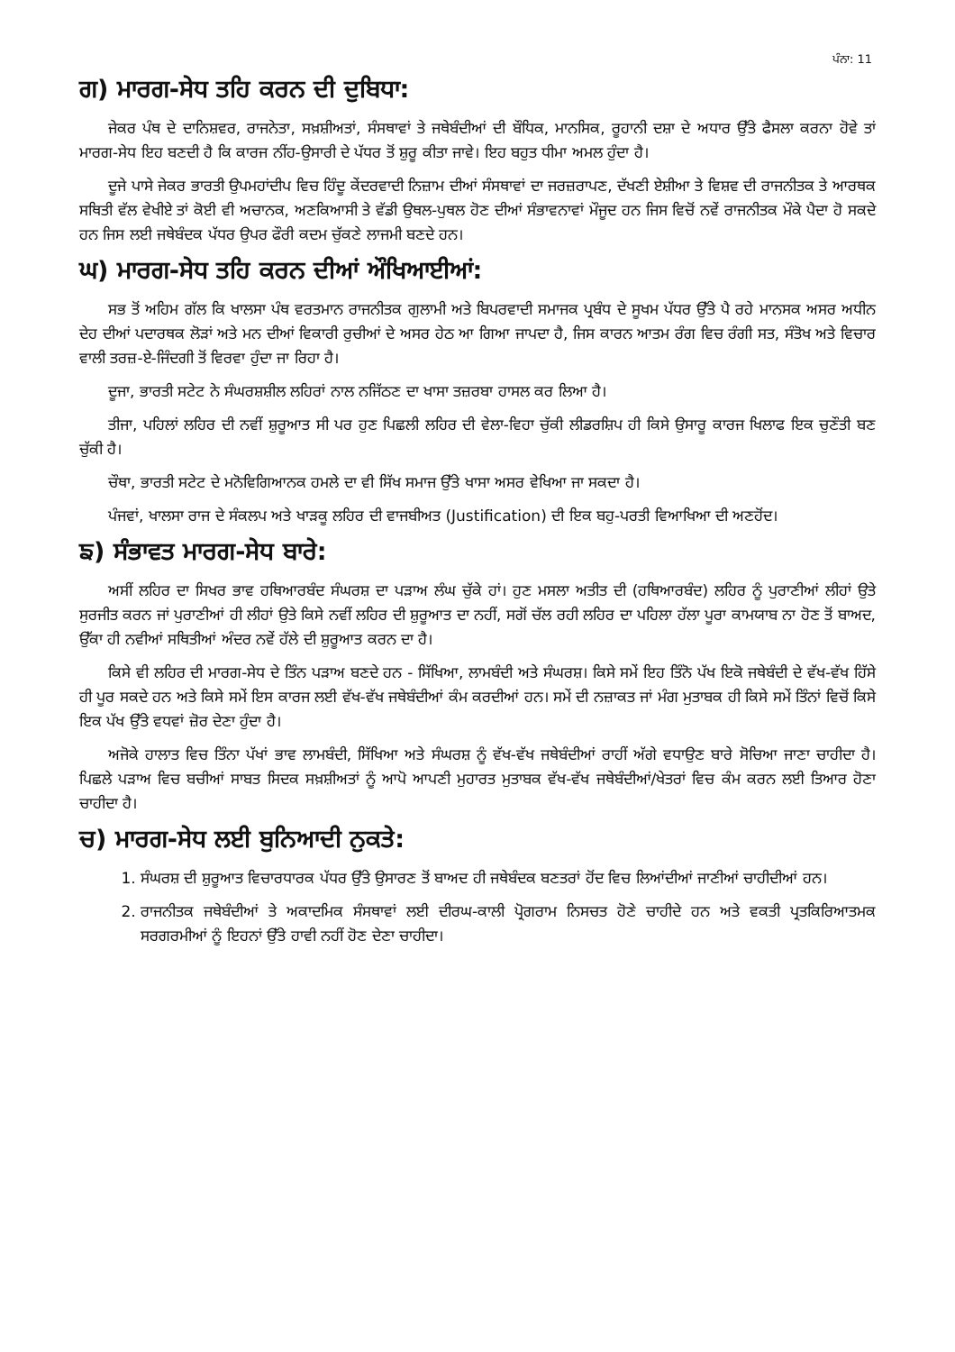ਪੰਨਾ: 11
ਗ) ਮਾਰਗ-ਸੇਧ ਤਹਿ ਕਰਨ ਦੀ ਦੁਬਿਧਾ:
ਜੇਕਰ ਪੰਥ ਦੇ ਦਾਨਿਸ਼ਵਰ, ਰਾਜਨੇਤਾ, ਸਖ਼ਸ਼ੀਅਤਾਂ, ਸੰਸਥਾਵਾਂ ਤੇ ਜਥੇਬੰਦੀਆਂ ਦੀ ਬੌਧਿਕ, ਮਾਨਸਿਕ, ਰੂਹਾਨੀ ਦਸ਼ਾ ਦੇ ਅਧਾਰ ਉੱਤੇ ਫੈਸਲਾ ਕਰਨਾ ਹੋਵੇ ਤਾਂ ਮਾਰਗ-ਸੇਧ ਇਹ ਬਣਦੀ ਹੈ ਕਿ ਕਾਰਜ ਨੀਂਹ-ਉਸਾਰੀ ਦੇ ਪੱਧਰ ਤੋਂ ਸ਼ੁਰੂ ਕੀਤਾ ਜਾਵੇ। ਇਹ ਬਹੁਤ ਧੀਮਾ ਅਮਲ ਹੁੰਦਾ ਹੈ।
ਦੂਜੇ ਪਾਸੇ ਜੇਕਰ ਭਾਰਤੀ ਉਪਮਹਾਂਦੀਪ ਵਿਚ ਹਿੰਦੂ ਕੇਂਦਰਵਾਦੀ ਨਿਜ਼ਾਮ ਦੀਆਂ ਸੰਸਥਾਵਾਂ ਦਾ ਜਰਜ਼ਰਾਪਣ, ਦੱਖਣੀ ਏਸ਼ੀਆ ਤੇ ਵਿਸ਼ਵ ਦੀ ਰਾਜਨੀਤਕ ਤੇ ਆਰਥਕ ਸਥਿਤੀ ਵੱਲ ਵੇਖੀਏ ਤਾਂ ਕੋਈ ਵੀ ਅਚਾਨਕ, ਅਣਕਿਆਸੀ ਤੇ ਵੱਡੀ ਉਥਲ-ਪੁਥਲ ਹੋਣ ਦੀਆਂ ਸੰਭਾਵਨਾਵਾਂ ਮੌਜੂਦ ਹਨ ਜਿਸ ਵਿਚੋਂ ਨਵੇਂ ਰਾਜਨੀਤਕ ਮੌਕੇ ਪੈਦਾ ਹੋ ਸਕਦੇ ਹਨ ਜਿਸ ਲਈ ਜਥੇਬੰਦਕ ਪੱਧਰ ਉਪਰ ਫੌਰੀ ਕਦਮ ਚੁੱਕਣੇ ਲਾਜਮੀ ਬਣਦੇ ਹਨ।
ਘ) ਮਾਰਗ-ਸੇਧ ਤਹਿ ਕਰਨ ਦੀਆਂ ਔਖਿਆਈਆਂ:
ਸਭ ਤੋਂ ਅਹਿਮ ਗੱਲ ਕਿ ਖਾਲਸਾ ਪੰਥ ਵਰਤਮਾਨ ਰਾਜਨੀਤਕ ਗੁਲਾਮੀ ਅਤੇ ਬਿਪਰਵਾਦੀ ਸਮਾਜਕ ਪ੍ਰਬੰਧ ਦੇ ਸੂਖਮ ਪੱਧਰ ਉੱਤੇ ਪੈ ਰਹੇ ਮਾਨਸਕ ਅਸਰ ਅਧੀਨ ਦੇਹ ਦੀਆਂ ਪਦਾਰਥਕ ਲੋੜਾਂ ਅਤੇ ਮਨ ਦੀਆਂ ਵਿਕਾਰੀ ਰੁਚੀਆਂ ਦੇ ਅਸਰ ਹੇਠ ਆ ਗਿਆ ਜਾਪਦਾ ਹੈ, ਜਿਸ ਕਾਰਨ ਆਤਮ ਰੰਗ ਵਿਚ ਰੰਗੀ ਸਤ, ਸੰਤੋਖ ਅਤੇ ਵਿਚਾਰ ਵਾਲੀ ਤਰਜ਼-ਏ-ਜਿੰਦਗੀ ਤੋਂ ਵਿਰਵਾ ਹੁੰਦਾ ਜਾ ਰਿਹਾ ਹੈ।
ਦੂਜਾ, ਭਾਰਤੀ ਸਟੇਟ ਨੇ ਸੰਘਰਸ਼ਸ਼ੀਲ ਲਹਿਰਾਂ ਨਾਲ ਨਜਿੱਠਣ ਦਾ ਖਾਸਾ ਤਜ਼ਰਬਾ ਹਾਸਲ ਕਰ ਲਿਆ ਹੈ।
ਤੀਜਾ, ਪਹਿਲਾਂ ਲਹਿਰ ਦੀ ਨਵੀਂ ਸ਼ੁਰੂਆਤ ਸੀ ਪਰ ਹੁਣ ਪਿਛਲੀ ਲਹਿਰ ਦੀ ਵੇਲਾ-ਵਿਹਾ ਚੁੱਕੀ ਲੀਡਰਸ਼ਿਪ ਹੀ ਕਿਸੇ ਉਸਾਰੂ ਕਾਰਜ ਖਿਲਾਫ ਇਕ ਚੁਣੌਤੀ ਬਣ ਚੁੱਕੀ ਹੈ।
ਚੌਥਾ, ਭਾਰਤੀ ਸਟੇਟ ਦੇ ਮਨੋਵਿਗਿਆਨਕ ਹਮਲੇ ਦਾ ਵੀ ਸਿੱਖ ਸਮਾਜ ਉੱਤੇ ਖਾਸਾ ਅਸਰ ਵੇਖਿਆ ਜਾ ਸਕਦਾ ਹੈ।
ਪੰਜਵਾਂ, ਖਾਲਸਾ ਰਾਜ ਦੇ ਸੰਕਲਪ ਅਤੇ ਖਾੜਕੂ ਲਹਿਰ ਦੀ ਵਾਜਬੀਅਤ (Justification) ਦੀ ਇਕ ਬਹੁ-ਪਰਤੀ ਵਿਆਖਿਆ ਦੀ ਅਣਹੋਂਦ।
ਙ) ਸੰਭਾਵਤ ਮਾਰਗ-ਸੇਧ ਬਾਰੇ:
ਅਸੀਂ ਲਹਿਰ ਦਾ ਸਿਖਰ ਭਾਵ ਹਥਿਆਰਬੰਦ ਸੰਘਰਸ਼ ਦਾ ਪੜਾਅ ਲੰਘ ਚੁੱਕੇ ਹਾਂ। ਹੁਣ ਮਸਲਾ ਅਤੀਤ ਦੀ (ਹਥਿਆਰਬੰਦ) ਲਹਿਰ ਨੂੰ ਪੁਰਾਣੀਆਂ ਲੀਹਾਂ ਉਤੇ ਸੁਰਜੀਤ ਕਰਨ ਜਾਂ ਪੁਰਾਣੀਆਂ ਹੀ ਲੀਹਾਂ ਉਤੇ ਕਿਸੇ ਨਵੀਂ ਲਹਿਰ ਦੀ ਸ਼ੁਰੂਆਤ ਦਾ ਨਹੀਂ, ਸਗੋਂ ਚੱਲ ਰਹੀ ਲਹਿਰ ਦਾ ਪਹਿਲਾ ਹੱਲਾ ਪੂਰਾ ਕਾਮਯਾਬ ਨਾ ਹੋਣ ਤੋਂ ਬਾਅਦ, ਉੱਕਾ ਹੀ ਨਵੀਆਂ ਸਥਿਤੀਆਂ ਅੰਦਰ ਨਵੇਂ ਹੱਲੇ ਦੀ ਸ਼ੁਰੂਆਤ ਕਰਨ ਦਾ ਹੈ।
ਕਿਸੇ ਵੀ ਲਹਿਰ ਦੀ ਮਾਰਗ-ਸੇਧ ਦੇ ਤਿੰਨ ਪੜਾਅ ਬਣਦੇ ਹਨ - ਸਿੱਖਿਆ, ਲਾਮਬੰਦੀ ਅਤੇ ਸੰਘਰਸ਼। ਕਿਸੇ ਸਮੇਂ ਇਹ ਤਿੰਨੋ ਪੱਖ ਇਕੋ ਜਥੇਬੰਦੀ ਦੇ ਵੱਖ-ਵੱਖ ਹਿੱਸੇ ਹੀ ਪੂਰ ਸਕਦੇ ਹਨ ਅਤੇ ਕਿਸੇ ਸਮੇਂ ਇਸ ਕਾਰਜ ਲਈ ਵੱਖ-ਵੱਖ ਜਥੇਬੰਦੀਆਂ ਕੰਮ ਕਰਦੀਆਂ ਹਨ। ਸਮੇਂ ਦੀ ਨਜ਼ਾਕਤ ਜਾਂ ਮੰਗ ਮੁਤਾਬਕ ਹੀ ਕਿਸੇ ਸਮੇਂ ਤਿੰਨਾਂ ਵਿਚੋਂ ਕਿਸੇ ਇਕ ਪੱਖ ਉੱਤੇ ਵਧਵਾਂ ਜ਼ੋਰ ਦੇਣਾ ਹੁੰਦਾ ਹੈ।
ਅਜੋਕੇ ਹਾਲਾਤ ਵਿਚ ਤਿੰਨਾ ਪੱਖਾਂ ਭਾਵ ਲਾਮਬੰਦੀ, ਸਿੱਖਿਆ ਅਤੇ ਸੰਘਰਸ਼ ਨੂੰ ਵੱਖ-ਵੱਖ ਜਥੇਬੰਦੀਆਂ ਰਾਹੀਂ ਅੱਗੇ ਵਧਾਉਣ ਬਾਰੇ ਸੋਚਿਆ ਜਾਣਾ ਚਾਹੀਦਾ ਹੈ। ਪਿਛਲੇ ਪੜਾਅ ਵਿਚ ਬਚੀਆਂ ਸਾਬਤ ਸਿਦਕ ਸਖ਼ਸ਼ੀਅਤਾਂ ਨੂੰ ਆਪੋ ਆਪਣੀ ਮੁਹਾਰਤ ਮੁਤਾਬਕ ਵੱਖ-ਵੱਖ ਜਥੇਬੰਦੀਆਂ/ਖੇਤਰਾਂ ਵਿਚ ਕੰਮ ਕਰਨ ਲਈ ਤਿਆਰ ਹੋਣਾ ਚਾਹੀਦਾ ਹੈ।
ਚ) ਮਾਰਗ-ਸੇਧ ਲਈ ਬੁਨਿਆਦੀ ਨੁਕਤੇ:
1. ਸੰਘਰਸ਼ ਦੀ ਸ਼ੁਰੂਆਤ ਵਿਚਾਰਧਾਰਕ ਪੱਧਰ ਉੱਤੇ ਉਸਾਰਣ ਤੋਂ ਬਾਅਦ ਹੀ ਜਥੇਬੰਦਕ ਬਣਤਰਾਂ ਹੋਂਦ ਵਿਚ ਲਿਆਂਦੀਆਂ ਜਾਣੀਆਂ ਚਾਹੀਦੀਆਂ ਹਨ।
2. ਰਾਜਨੀਤਕ ਜਥੇਬੰਦੀਆਂ ਤੇ ਅਕਾਦਮਿਕ ਸੰਸਥਾਵਾਂ ਲਈ ਦੀਰਘ-ਕਾਲੀ ਪ੍ਰੋਗਰਾਮ ਨਿਸਚਤ ਹੋਣੇ ਚਾਹੀਦੇ ਹਨ ਅਤੇ ਵਕਤੀ ਪ੍ਰਤਕਿਰਿਆਤਮਕ ਸਰਗਰਮੀਆਂ ਨੂੰ ਇਹਨਾਂ ਉੱਤੇ ਹਾਵੀ ਨਹੀਂ ਹੋਣ ਦੇਣਾ ਚਾਹੀਦਾ।